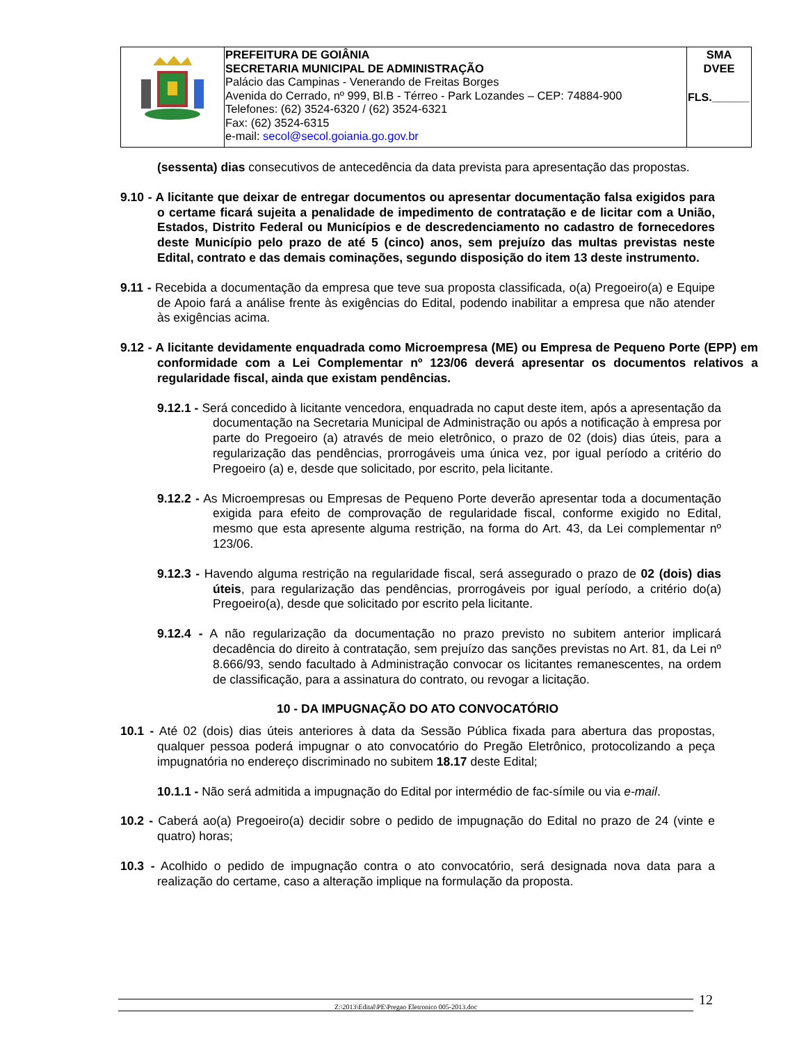| | PREFEITURA DE GOIÂNIA SECRETARIA MUNICIPAL DE ADMINISTRAÇÃO Palácio das Campinas - Venerando de Freitas Borges Avenida do Cerrado, nº 999, Bl.B - Térreo - Park Lozandes – CEP: 74884-900 Telefones: (62) 3524-6320 / (62) 3524-6321 Fax: (62) 3524-6315 e-mail: secol@secol.goiania.go.gov.br | SMA DVEE FLS.______ |
(sessenta) dias consecutivos de antecedência da data prevista para apresentação das propostas.
9.10 - A licitante que deixar de entregar documentos ou apresentar documentação falsa exigidos para o certame ficará sujeita a penalidade de impedimento de contratação e de licitar com a União, Estados, Distrito Federal ou Municípios e de descredenciamento no cadastro de fornecedores deste Município pelo prazo de até 5 (cinco) anos, sem prejuízo das multas previstas neste Edital, contrato e das demais cominações, segundo disposição do item 13 deste instrumento.
9.11 - Recebida a documentação da empresa que teve sua proposta classificada, o(a) Pregoeiro(a) e Equipe de Apoio fará a análise frente às exigências do Edital, podendo inabilitar a empresa que não atender às exigências acima.
9.12 - A licitante devidamente enquadrada como Microempresa (ME) ou Empresa de Pequeno Porte (EPP) em conformidade com a Lei Complementar nº 123/06 deverá apresentar os documentos relativos a regularidade fiscal, ainda que existam pendências.
9.12.1 - Será concedido à licitante vencedora, enquadrada no caput deste item, após a apresentação da documentação na Secretaria Municipal de Administração ou após a notificação à empresa por parte do Pregoeiro (a) através de meio eletrônico, o prazo de 02 (dois) dias úteis, para a regularização das pendências, prorrogáveis uma única vez, por igual período a critério do Pregoeiro (a) e, desde que solicitado, por escrito, pela licitante.
9.12.2 - As Microempresas ou Empresas de Pequeno Porte deverão apresentar toda a documentação exigida para efeito de comprovação de regularidade fiscal, conforme exigido no Edital, mesmo que esta apresente alguma restrição, na forma do Art. 43, da Lei complementar nº 123/06.
9.12.3 - Havendo alguma restrição na regularidade fiscal, será assegurado o prazo de 02 (dois) dias úteis, para regularização das pendências, prorrogáveis por igual período, a critério do(a) Pregoeiro(a), desde que solicitado por escrito pela licitante.
9.12.4 - A não regularização da documentação no prazo previsto no subitem anterior implicará decadência do direito à contratação, sem prejuízo das sanções previstas no Art. 81, da Lei nº 8.666/93, sendo facultado à Administração convocar os licitantes remanescentes, na ordem de classificação, para a assinatura do contrato, ou revogar a licitação.
10 - DA IMPUGNAÇÃO DO ATO CONVOCATÓRIO
10.1 - Até 02 (dois) dias úteis anteriores à data da Sessão Pública fixada para abertura das propostas, qualquer pessoa poderá impugnar o ato convocatório do Pregão Eletrônico, protocolizando a peça impugnatória no endereço discriminado no subitem 18.17 deste Edital;
10.1.1 - Não será admitida a impugnação do Edital por intermédio de fac-símile ou via e-mail.
10.2 - Caberá ao(a) Pregoeiro(a) decidir sobre o pedido de impugnação do Edital no prazo de 24 (vinte e quatro) horas;
10.3 - Acolhido o pedido de impugnação contra o ato convocatório, será designada nova data para a realização do certame, caso a alteração implique na formulação da proposta.
Z:\2013\Edital\PE\Pregao Eletronico 005-2013.doc 12